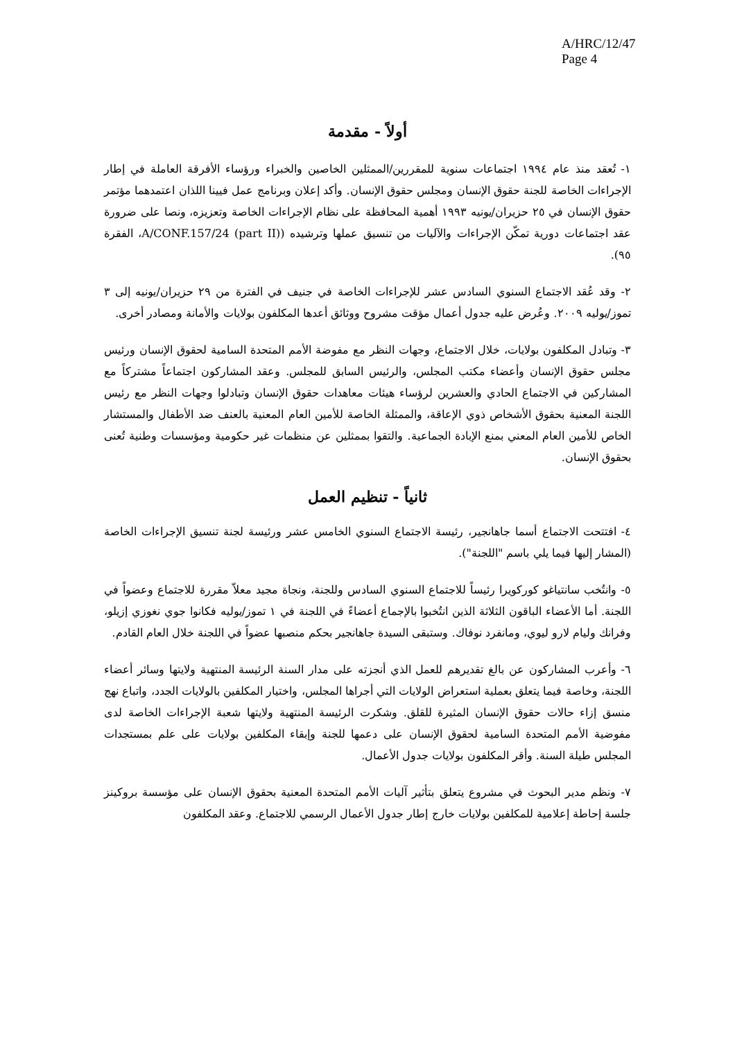A/HRC/12/47
Page 4
أولاً - مقدمة
١- تُعقد منذ عام ١٩٩٤ اجتماعات سنوية للمقررين/الممثلين الخاصين والخبراء ورؤساء الأفرقة العاملة في إطار الإجراءات الخاصة للجنة حقوق الإنسان ومجلس حقوق الإنسان. وأكد إعلان وبرنامج عمل فيينا اللذان اعتمدهما مؤتمر حقوق الإنسان في ٢٥ حزيران/يونيه ١٩٩٣ أهمية المحافظة على نظام الإجراءات الخاصة وتعزيزه، ونصا على ضرورة عقد اجتماعات دورية تمكّن الإجراءات والآليات من تنسيق عملها وترشيده (A/CONF.157/24 (part II)، الفقرة ٩٥).
٢- وقد عُقد الاجتماع السنوي السادس عشر للإجراءات الخاصة في جنيف في الفترة من ٢٩ حزيران/يونيه إلى ٣ تموز/يوليه ٢٠٠٩. وعُرض عليه جدول أعمال مؤقت مشروح ووثائق أعدها المكلفون بولايات والأمانة ومصادر أخرى.
٣- وتبادل المكلفون بولايات، خلال الاجتماع، وجهات النظر مع مفوضة الأمم المتحدة السامية لحقوق الإنسان ورئيس مجلس حقوق الإنسان وأعضاء مكتب المجلس، والرئيس السابق للمجلس. وعقد المشاركون اجتماعاً مشتركاً مع المشاركين في الاجتماع الحادي والعشرين لرؤساء هيئات معاهدات حقوق الإنسان وتبادلوا وجهات النظر مع رئيس اللجنة المعنية بحقوق الأشخاص ذوي الإعاقة، والممثلة الخاصة للأمين العام المعنية بالعنف ضد الأطفال والمستشار الخاص للأمين العام المعني بمنع الإبادة الجماعية. والتقوا بممثلين عن منظمات غير حكومية ومؤسسات وطنية تُعنى بحقوق الإنسان.
ثانياً - تنظيم العمل
٤- افتتحت الاجتماع أسما جاهانجير، رئيسة الاجتماع السنوي الخامس عشر ورئيسة لجنة تنسيق الإجراءات الخاصة (المشار إليها فيما يلي باسم "اللجنة").
٥- وانتُخب سانتياغو كوركويرا رئيساً للاجتماع السنوي السادس وللجنة، ونجاة مجيد معلاّ مقررة للاجتماع وعضواً في اللجنة. أما الأعضاء الباقون الثلاثة الذين انتُخبوا بالإجماع أعضاءً في اللجنة في ١ تموز/يوليه فكانوا جوي نغوزي إزيلو، وفرانك وليام لارو ليوي، ومانفرد نوفاك. وستبقى السيدة جاهانجير بحكم منصبها عضواً في اللجنة خلال العام القادم.
٦- وأعرب المشاركون عن بالغ تقديرهم للعمل الذي أنجزته على مدار السنة الرئيسة المنتهية ولايتها وسائر أعضاء اللجنة، وخاصة فيما يتعلق بعملية استعراض الولايات التي أجراها المجلس، واختيار المكلفين بالولايات الجدد، واتباع نهج منسق إزاء حالات حقوق الإنسان المثيرة للقلق. وشكرت الرئيسة المنتهية ولايتها شعبة الإجراءات الخاصة لدى مفوضية الأمم المتحدة السامية لحقوق الإنسان على دعمها للجنة وإبقاء المكلفين بولايات على علم بمستجدات المجلس طيلة السنة. وأقر المكلفون بولايات جدول الأعمال.
٧- ونظم مدير البحوث في مشروع يتعلق بتأثير آليات الأمم المتحدة المعنية بحقوق الإنسان على مؤسسة بروكينز جلسة إحاطة إعلامية للمكلفين بولايات خارج إطار جدول الأعمال الرسمي للاجتماع. وعقد المكلفون